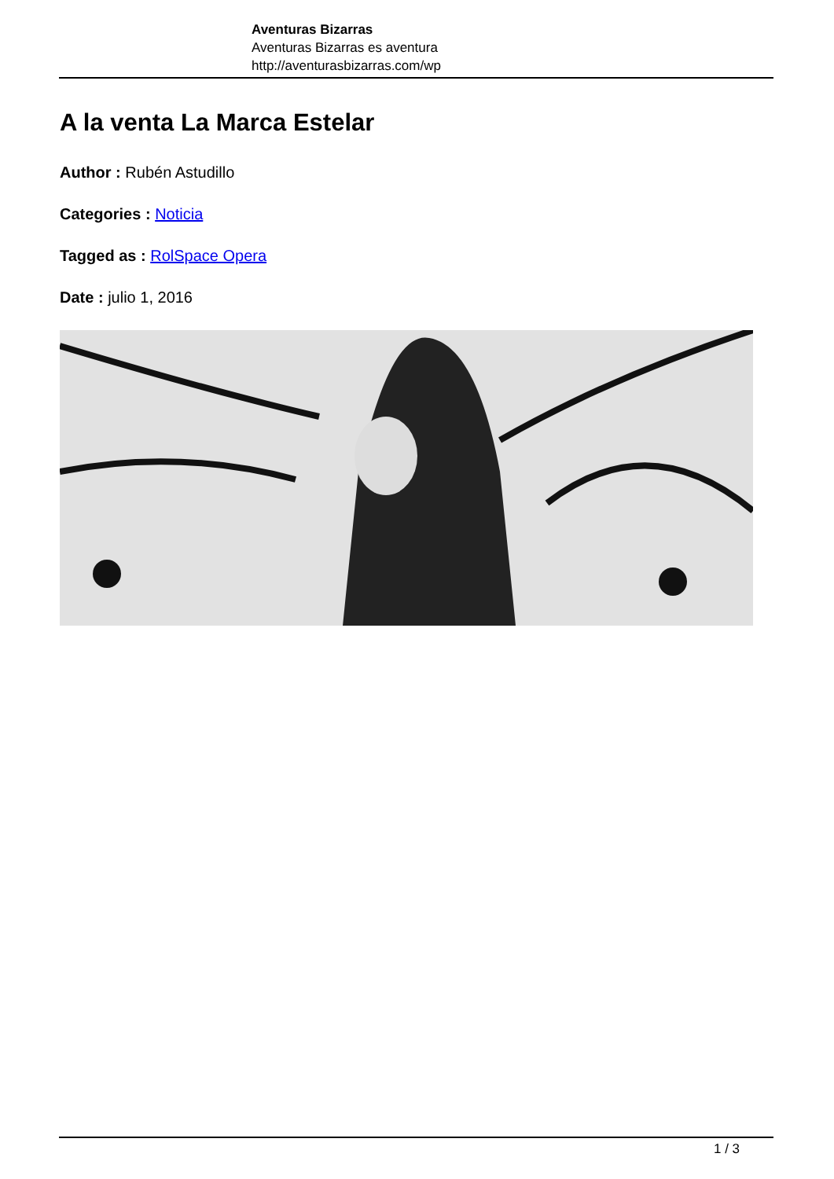Aventuras Bizarras
Aventuras Bizarras es aventura
http://aventurasbizarras.com/wp
A la venta La Marca Estelar
Author : Rubén Astudillo
Categories : Noticia
Tagged as : RolSpace Opera
Date : julio 1, 2016
1 / 3